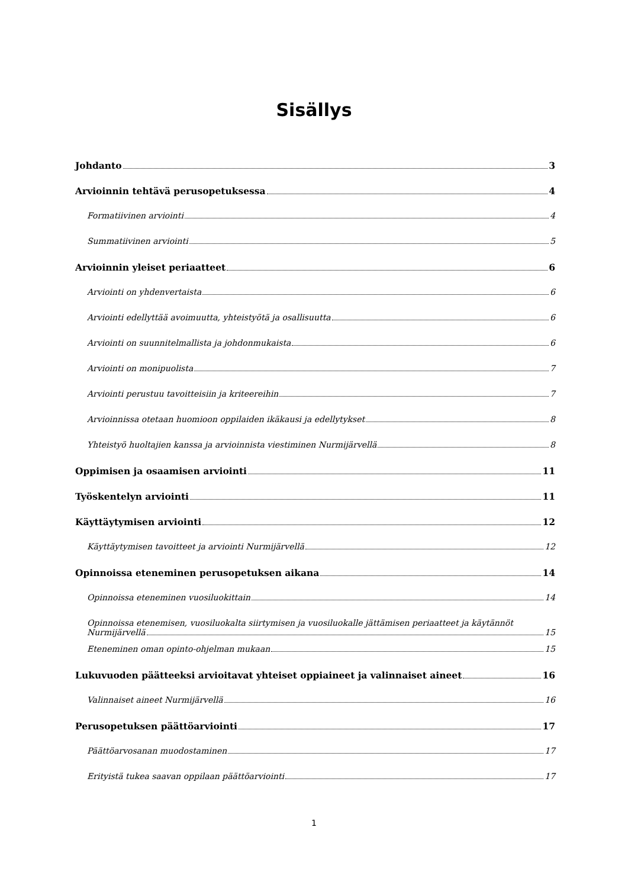Sisällys
Johdanto 3
Arvioinnin tehtävä perusopetuksessa 4
Formatiivinen arviointi 4
Summatiivinen arviointi 5
Arvioinnin yleiset periaatteet 6
Arviointi on yhdenvertaista 6
Arviointi edellyttää avoimuutta, yhteistyötä ja osallisuutta 6
Arviointi on suunnitelmallista ja johdonmukaista 6
Arviointi on monipuolista 7
Arviointi perustuu tavoitteisiin ja kriteereihin 7
Arvioinnissa otetaan huomioon oppilaiden ikäkausi ja edellytykset 8
Yhteistyö huoltajien kanssa ja arvioinnista viestiminen Nurmijärvellä 8
Oppimisen ja osaamisen arviointi 11
Työskentelyn arviointi 11
Käyttäytymisen arviointi 12
Käyttäytymisen tavoitteet ja arviointi Nurmijärvellä 12
Opinnoissa eteneminen perusopetuksen aikana 14
Opinnoissa eteneminen vuosiluokittain 14
Opinnoissa etenemisen, vuosiluokalta siirtymisen ja vuosiluokalle jättämisen periaatteet ja käytännöt
Nurmijärvellä 15
Eteneminen oman opinto-ohjelman mukaan 15
Lukuvuoden päätteeksi arvioitavat yhteiset oppiaineet ja valinnaiset aineet 16
Valinnaiset aineet Nurmijärvellä 16
Perusopetuksen päättöarviointi 17
Päättöarvosanan muodostaminen 17
Erityistä tukea saavan oppilaan päättöarviointi 17
1